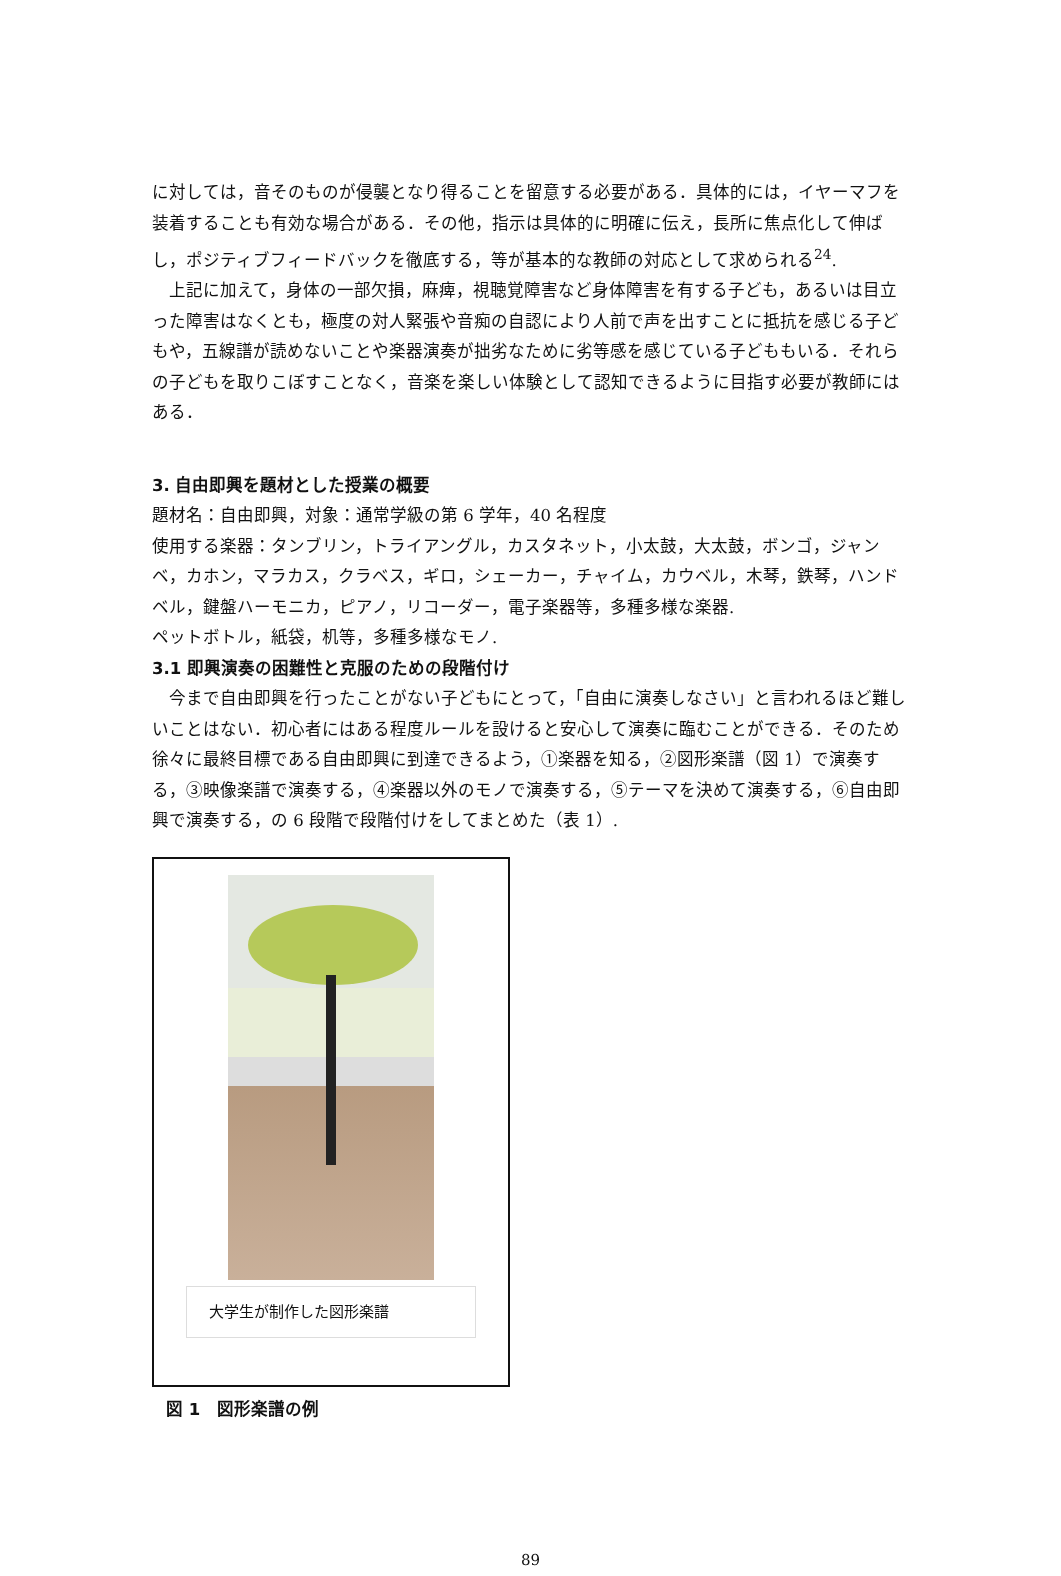に対しては，音そのものが侵襲となり得ることを留意する必要がある．具体的には，イヤーマフを装着することも有効な場合がある．その他，指示は具体的に明確に伝え，長所に焦点化して伸ばし，ポジティブフィードバックを徹底する，等が基本的な教師の対応として求められる<sup>24</sup>.
上記に加えて，身体の一部欠損，麻痺，視聴覚障害など身体障害を有する子ども，あるいは目立った障害はなくとも，極度の対人緊張や音痴の自認により人前で声を出すことに抵抗を感じる子どもや，五線譜が読めないことや楽器演奏が拙劣なために劣等感を感じている子どももいる．それらの子どもを取りこぼすことなく，音楽を楽しい体験として認知できるように目指す必要が教師にはある．
3. 自由即興を題材とした授業の概要
題材名：自由即興，対象：通常学級の第 6 学年，40 名程度
使用する楽器：タンブリン，トライアングル，カスタネット，小太鼓，大太鼓，ボンゴ，ジャンベ，カホン，マラカス，クラベス，ギロ，シェーカー，チャイム，カウベル，木琴，鉄琴，ハンドベル，鍵盤ハーモニカ，ピアノ，リコーダー，電子楽器等，多種多様な楽器.
ペットボトル，紙袋，机等，多種多様なモノ.
3.1 即興演奏の困難性と克服のための段階付け
今まで自由即興を行ったことがない子どもにとって，「自由に演奏しなさい」と言われるほど難しいことはない．初心者にはある程度ルールを設けると安心して演奏に臨むことができる．そのため徐々に最終目標である自由即興に到達できるよう，①楽器を知る，②図形楽譜（図 1）で演奏する，③映像楽譜で演奏する，④楽器以外のモノで演奏する，⑤テーマを決めて演奏する，⑥自由即興で演奏する，の 6 段階で段階付けをしてまとめた（表 1）.
大学生が制作した図形楽譜
図 1　図形楽譜の例
89